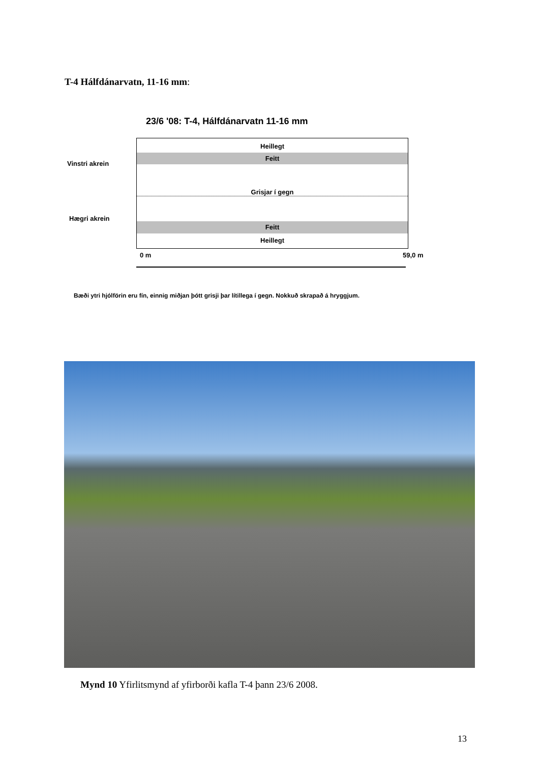T-4 Hálfdánarvatn, 11-16 mm:
23/6 '08: T-4, Hálfdánarvatn 11-16 mm
Vinstri akrein
Hægri akrein
Heillegt
Feitt
Grisjar í gegn
Feitt
Heillegt
0 m 59,0 m
Bæði ytri hjólförin eru fín, einnig miðjan þótt grisji þar lítillega í gegn. Nokkuð skrapað á hryggjum.
Mynd 10 Yfirlitsmynd af yfirborði kafla T-4 þann 23/6 2008.
13